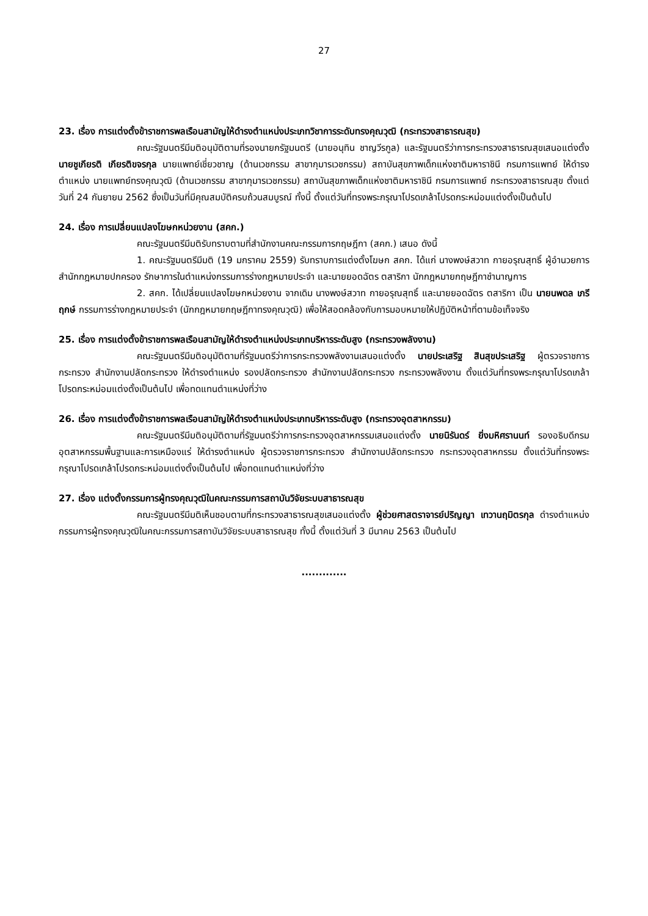27
23. เรื่อง การแต่งตั้งข้าราชการพลเรือนสามัญให้ดำรงตำแหน่งประเภทวิชาการระดับทรงคุณวุฒิ (กระทรวงสาธารณสุข)
คณะรัฐมนตรีมีมติอนุมัติตามที่รองนายกรัฐมนตรี (นายอนุทิน ชาญวีรกูล) และรัฐมนตรีว่าการกระทรวงสาธารณสุขเสนอแต่งตั้ง นายชูเกียรติ เกียรติขจรกุล นายแพทย์เชี่ยวชาญ (ด้านเวชกรรม สาขากุมารเวชกรรม) สถาบันสุขภาพเด็กแห่งชาติมหาราชินี กรมการแพทย์ ให้ดำรงตำแหน่ง นายแพทย์ทรงคุณวุฒิ (ด้านเวชกรรม สาขากุมารเวชกรรม) สถาบันสุขภาพเด็กแห่งชาติมหาราชินี กรมการแพทย์ กระทรวงสาธารณสุข ตั้งแต่วันที่ 24 กันยายน 2562 ซึ่งเป็นวันที่มีคุณสมบัติครบถ้วนสมบูรณ์ ทั้งนี้ ตั้งแต่วันที่ทรงพระกรุณาโปรดเกล้าโปรดกระหม่อมแต่งตั้งเป็นต้นไป
24. เรื่อง การเปลี่ยนแปลงโฆษกหน่วยงาน (สคก.)
คณะรัฐมนตรีมีมติรับทราบตามที่สำนักงานคณะกรรมการกฤษฎีกา (สคก.) เสนอ ดังนี้
1. คณะรัฐมนตรีมีมติ (19 มกราคม 2559) รับทราบการแต่งตั้งโฆษก สคก. ได้แก่ นางพงษ์สวาท กายอรุณสุทธิ์ ผู้อำนวยการสำนักกฎหมายปกครอง รักษาการในตำแหน่งกรรมการร่างกฎหมายประจำ และนายยอดฉัตร ตสาริกา นักกฎหมายกฤษฎีกาชำนาญการ
2. สคก. ได้เปลี่ยนแปลงโฆษกหน่วยงาน จากเดิม นางพงษ์สวาท กายอรุณสุทธิ์ และนายยอดฉัตร ตสาริกา เป็น นายนพดล เภรีฤกษ์ กรรมการร่างกฎหมายประจำ (นักกฎหมายกฤษฎีกาทรงคุณวุฒิ) เพื่อให้สอดคล้องกับการมอบหมายให้ปฏิบัติหน้าที่ตามข้อเท็จจริง
25. เรื่อง การแต่งตั้งข้าราชการพลเรือนสามัญให้ดำรงตำแหน่งประเภทบริหารระดับสูง (กระทรวงพลังงาน)
คณะรัฐมนตรีมีมติอนุมัติตามที่รัฐมนตรีว่าการกระทรวงพลังงานเสนอแต่งตั้ง นายประเสริฐ สินสุขประเสริฐ ผู้ตรวจราชการกระทรวง สำนักงานปลัดกระทรวง ให้ดำรงตำแหน่ง รองปลัดกระทรวง สำนักงานปลัดกระทรวง กระทรวงพลังงาน ตั้งแต่วันที่ทรงพระกรุณาโปรดเกล้าโปรดกระหม่อมแต่งตั้งเป็นต้นไป เพื่อทดแทนตำแหน่งที่ว่าง
26. เรื่อง การแต่งตั้งข้าราชการพลเรือนสามัญให้ดำรงตำแหน่งประเภทบริหารระดับสูง (กระทรวงอุตสาหกรรม)
คณะรัฐมนตรีมีมติอนุมัติตามที่รัฐมนตรีว่าการกระทรวงอุตสาหกรรมเสนอแต่งตั้ง นายนิรันดร์ ยิ่งมหิศรานนท์ รองอธิบดีกรมอุตสาหกรรมพื้นฐานและการเหมืองแร่ ให้ดำรงตำแหน่ง ผู้ตรวจราชการกระทรวง สำนักงานปลัดกระทรวง กระทรวงอุตสาหกรรม ตั้งแต่วันที่ทรงพระกรุณาโปรดเกล้าโปรดกระหม่อมแต่งตั้งเป็นต้นไป เพื่อทดแทนตำแหน่งที่ว่าง
27. เรื่อง แต่งตั้งกรรมการผู้ทรงคุณวุฒิในคณะกรรมการสถาบันวิจัยระบบสาธารณสุข
คณะรัฐมนตรีมีมติเห็นชอบตามที่กระทรวงสาธารณสุขเสนอแต่งตั้ง ผู้ช่วยศาสตราจารย์ปริญญา เทวานฤมิตรกุล ดำรงตำแหน่งกรรมการผู้ทรงคุณวุฒิในคณะกรรมการสถาบันวิจัยระบบสาธารณสุข ทั้งนี้ ตั้งแต่วันที่ 3 มีนาคม 2563 เป็นต้นไป
.............